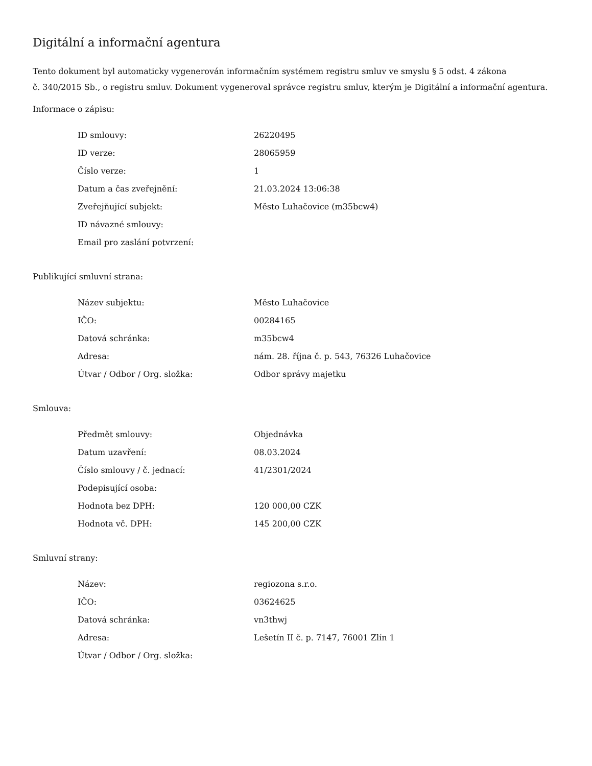Digitální a informační agentura
Tento dokument byl automaticky vygenerován informačním systémem registru smluv ve smyslu § 5 odst. 4 zákona
č. 340/2015 Sb., o registru smluv. Dokument vygeneroval správce registru smluv, kterým je Digitální a informační agentura.
Informace o zápisu:
| ID smlouvy: | 26220495 |
| ID verze: | 28065959 |
| Číslo verze: | 1 |
| Datum a čas zveřejnění: | 21.03.2024 13:06:38 |
| Zveřejňující subjekt: | Město Luhačovice (m35bcw4) |
| ID návazné smlouvy: | |
| Email pro zaslání potvrzení: | |
Publikující smluvní strana:
| Název subjektu: | Město Luhačovice |
| IČO: | 00284165 |
| Datová schránka: | m35bcw4 |
| Adresa: | nám. 28. října č. p. 543, 76326 Luhačovice |
| Útvar / Odbor / Org. složka: | Odbor správy majetku |
Smlouva:
| Předmět smlouvy: | Objednávka |
| Datum uzavření: | 08.03.2024 |
| Číslo smlouvy / č. jednací: | 41/2301/2024 |
| Podepisující osoba: | |
| Hodnota bez DPH: | 120 000,00 CZK |
| Hodnota vč. DPH: | 145 200,00 CZK |
Smluvní strany:
| Název: | regiozona s.r.o. |
| IČO: | 03624625 |
| Datová schránka: | vn3thwj |
| Adresa: | Lešetín II č. p. 7147, 76001 Zlín 1 |
| Útvar / Odbor / Org. složka: | |